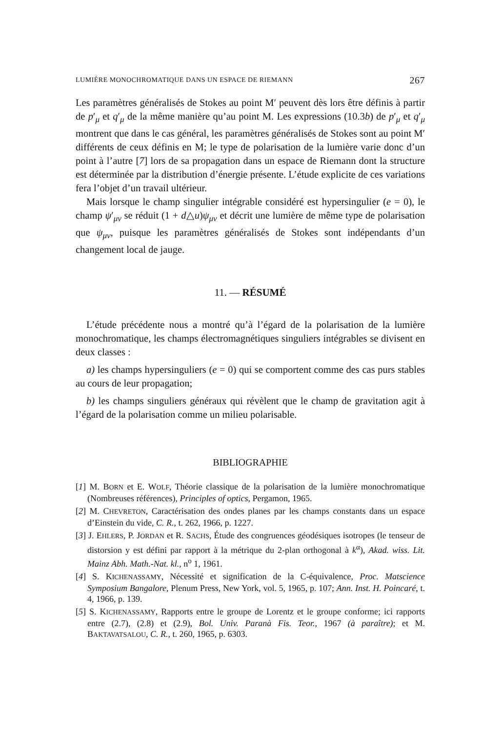LUMIÈRE MONOCHROMATIQUE DANS UN ESPACE DE RIEMANN 267
Les paramètres généralisés de Stokes au point M′ peuvent dès lors être définis à partir de p′<sub>μ</sub> et q′<sub>μ</sub> de la même manière qu’au point M. Les expressions (10.3b) de p′<sub>μ</sub> et q′<sub>μ</sub> montrent que dans le cas général, les paramètres généralisés de Stokes sont au point M′ différents de ceux définis en M; le type de polarisation de la lumière varie donc d’un point à l’autre [7] lors de sa propagation dans un espace de Riemann dont la structure est déterminée par la distribution d’énergie présente. L’étude explicite de ces variations fera l’objet d’un travail ultérieur.
Mais lorsque le champ singulier intégrable considéré est hypersingulier (e = 0), le champ ψ′<sub>μν</sub> se réduit (1 + d△u)ψ<sub>μν</sub> et décrit une lumière de même type de polarisation que ψ<sub>μν</sub>, puisque les paramètres généralisés de Stokes sont indépendants d’un changement local de jauge.
11. — RÉSUMÉ
L’étude précédente nous a montré qu’à l’égard de la polarisation de la lumière monochromatique, les champs électromagnétiques singuliers intégrables se divisent en deux classes :
a) les champs hypersinguliers (e = 0) qui se comportent comme des cas purs stables au cours de leur propagation;
b) les champs singuliers généraux qui révèlent que le champ de gravitation agit à l’égard de la polarisation comme un milieu polarisable.
BIBLIOGRAPHIE
[1] M. BORN et E. WOLF, Théorie classique de la polarisation de la lumière monochromatique (Nombreuses références), Principles of optics, Pergamon, 1965.
[2] M. CHEVRETON, Caractérisation des ondes planes par les champs constants dans un espace d’Einstein du vide, C. R., t. 262, 1966, p. 1227.
[3] J. EHLERS, P. JORDAN et R. SACHS, Étude des congruences géodésiques isotropes (le tenseur de distorsion y est défini par rapport à la métrique du 2-plan orthogonal à k<sup>α</sup>), Akad. wiss. Lit. Mainz Abh. Math.-Nat. kl., n<sup>o</sup> 1, 1961.
[4] S. KICHENASSAMY, Nécessité et signification de la C-équivalence, Proc. Matscience Symposium Bangalore, Plenum Press, New York, vol. 5, 1965, p. 107; Ann. Inst. H. Poincaré, t. 4, 1966, p. 139.
[5] S. KICHENASSAMY, Rapports entre le groupe de Lorentz et le groupe conforme; ici rapports entre (2.7), (2.8) et (2.9), Bol. Univ. Paranà Fis. Teor., 1967 (à paraître); et M. BAKTAVATSALOU, C. R., t. 260, 1965, p. 6303.